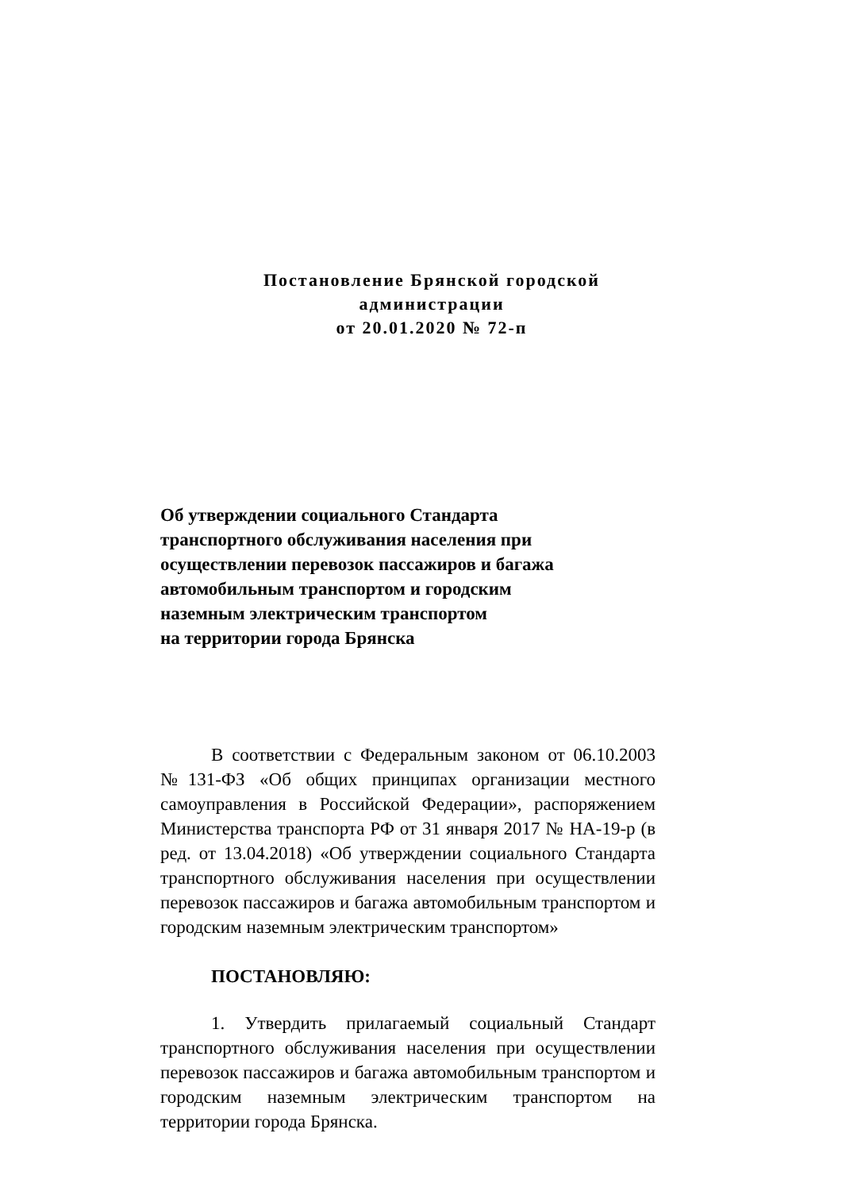Постановление Брянской городской администрации
от 20.01.2020 № 72-п
Об утверждении социального Стандарта
транспортного обслуживания населения при
осуществлении перевозок пассажиров и багажа
автомобильным транспортом и городским
наземным электрическим транспортом
на территории города Брянска
В соответствии с Федеральным законом от 06.10.2003 №131-ФЗ «Об общих принципах организации местного самоуправления в Российской Федерации», распоряжением Министерства транспорта РФ от 31 января 2017 № НА-19-р (в ред. от 13.04.2018) «Об утверждении социального Стандарта транспортного обслуживания населения при осуществлении перевозок пассажиров и багажа автомобильным транспортом и городским наземным электрическим транспортом»
ПОСТАНОВЛЯЮ:
1. Утвердить прилагаемый социальный Стандарт транспортного обслуживания населения при осуществлении перевозок пассажиров и багажа автомобильным транспортом и городским наземным электрическим транспортом на территории города Брянска.